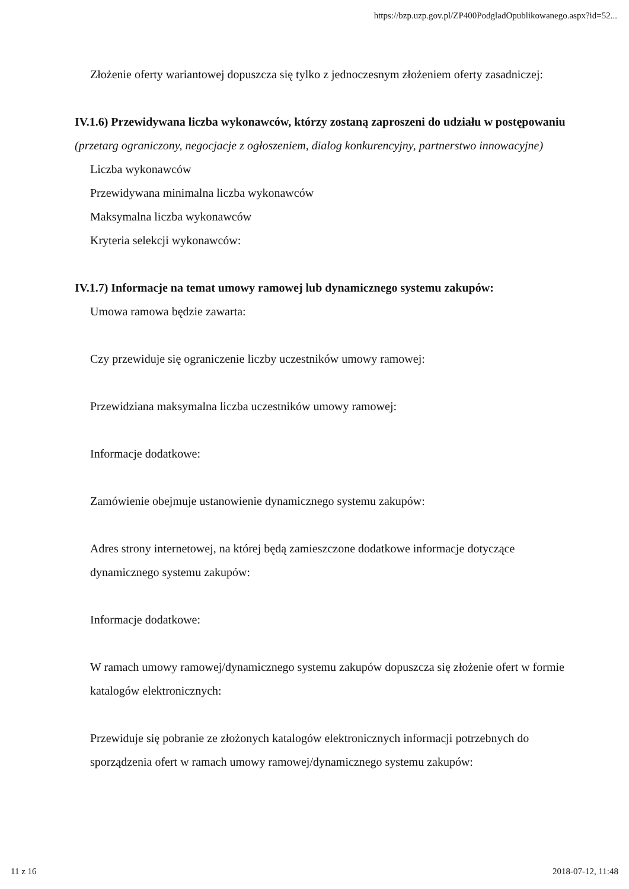https://bzp.uzp.gov.pl/ZP400PodgladOpublikowanego.aspx?id=52...
Złożenie oferty wariantowej dopuszcza się tylko z jednoczesnym złożeniem oferty zasadniczej:
IV.1.6) Przewidywana liczba wykonawców, którzy zostaną zaproszeni do udziału w postępowaniu
(przetarg ograniczony, negocjacje z ogłoszeniem, dialog konkurencyjny, partnerstwo innowacyjne)
Liczba wykonawców
Przewidywana minimalna liczba wykonawców
Maksymalna liczba wykonawców
Kryteria selekcji wykonawców:
IV.1.7) Informacje na temat umowy ramowej lub dynamicznego systemu zakupów:
Umowa ramowa będzie zawarta:
Czy przewiduje się ograniczenie liczby uczestników umowy ramowej:
Przewidziana maksymalna liczba uczestników umowy ramowej:
Informacje dodatkowe:
Zamówienie obejmuje ustanowienie dynamicznego systemu zakupów:
Adres strony internetowej, na której będą zamieszczone dodatkowe informacje dotyczące dynamicznego systemu zakupów:
Informacje dodatkowe:
W ramach umowy ramowej/dynamicznego systemu zakupów dopuszcza się złożenie ofert w formie katalogów elektronicznych:
Przewiduje się pobranie ze złożonych katalogów elektronicznych informacji potrzebnych do sporządzenia ofert w ramach umowy ramowej/dynamicznego systemu zakupów:
11 z 16 2018-07-12, 11:48